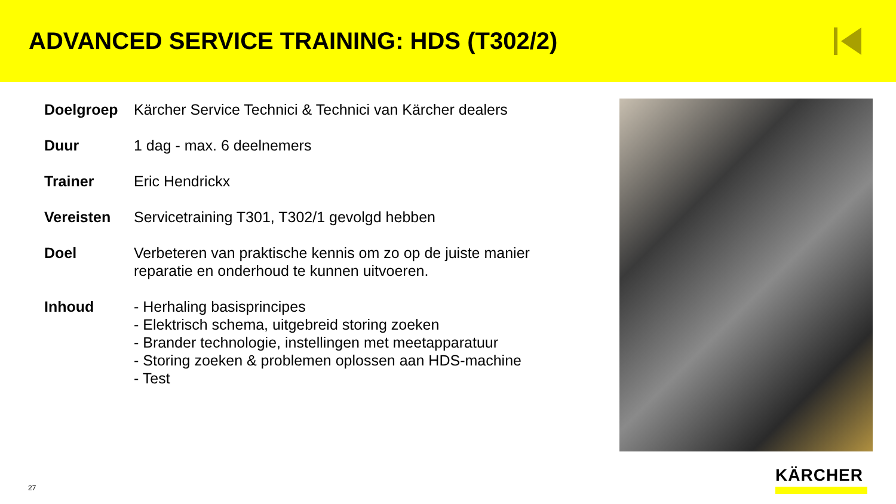ADVANCED SERVICE TRAINING: HDS (T302/2)
Doelgroep Kärcher Service Technici & Technici van Kärcher dealers
Duur 1 dag - max. 6 deelnemers
Trainer Eric Hendrickx
Vereisten Servicetraining T301, T302/1 gevolgd hebben
Doel Verbeteren van praktische kennis om zo op de juiste manier reparatie en onderhoud te kunnen uitvoeren.
Inhoud - Herhaling basisprincipes
- Elektrisch schema, uitgebreid storing zoeken
- Brander technologie, instellingen met meetapparatuur
- Storing zoeken & problemen oplossen aan HDS-machine
- Test
27
KÄRCHER